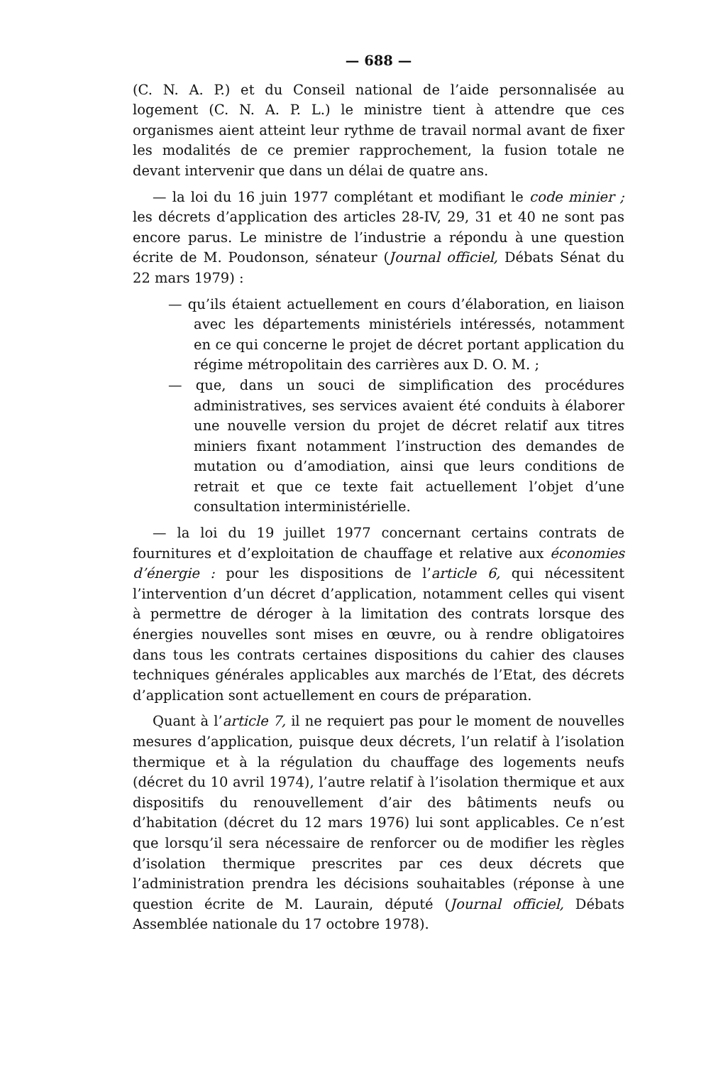— 688 —
(C. N. A. P.) et du Conseil national de l’aide personnalisée au logement (C. N. A. P. L.) le ministre tient à attendre que ces organismes aient atteint leur rythme de travail normal avant de fixer les modalités de ce premier rapprochement, la fusion totale ne devant intervenir que dans un délai de quatre ans.
— la loi du 16 juin 1977 complétant et modifiant le code minier ; les décrets d’application des articles 28-IV, 29, 31 et 40 ne sont pas encore parus. Le ministre de l’industrie a répondu à une question écrite de M. Poudonson, sénateur (Journal officiel, Débats Sénat du 22 mars 1979) :
— qu’ils étaient actuellement en cours d’élaboration, en liaison avec les départements ministériels intéressés, notamment en ce qui concerne le projet de décret portant application du régime métropolitain des carrières aux D. O. M. ;
— que, dans un souci de simplification des procédures administratives, ses services avaient été conduits à élaborer une nouvelle version du projet de décret relatif aux titres miniers fixant notamment l’instruction des demandes de mutation ou d’amodiation, ainsi que leurs conditions de retrait et que ce texte fait actuellement l’objet d’une consultation interministérielle.
— la loi du 19 juillet 1977 concernant certains contrats de fournitures et d’exploitation de chauffage et relative aux économies d’énergie : pour les dispositions de l’article 6, qui nécessitent l’intervention d’un décret d’application, notamment celles qui visent à permettre de déroger à la limitation des contrats lorsque des énergies nouvelles sont mises en œuvre, ou à rendre obligatoires dans tous les contrats certaines dispositions du cahier des clauses techniques générales applicables aux marchés de l’Etat, des décrets d’application sont actuellement en cours de préparation.
Quant à l’article 7, il ne requiert pas pour le moment de nouvelles mesures d’application, puisque deux décrets, l’un relatif à l’isolation thermique et à la régulation du chauffage des logements neufs (décret du 10 avril 1974), l’autre relatif à l’isolation thermique et aux dispositifs du renouvellement d’air des bâtiments neufs ou d’habitation (décret du 12 mars 1976) lui sont applicables. Ce n’est que lorsqu’il sera nécessaire de renforcer ou de modifier les règles d’isolation thermique prescrites par ces deux décrets que l’administration prendra les décisions souhaitables (réponse à une question écrite de M. Laurain, député (Journal officiel, Débats Assemblée nationale du 17 octobre 1978).